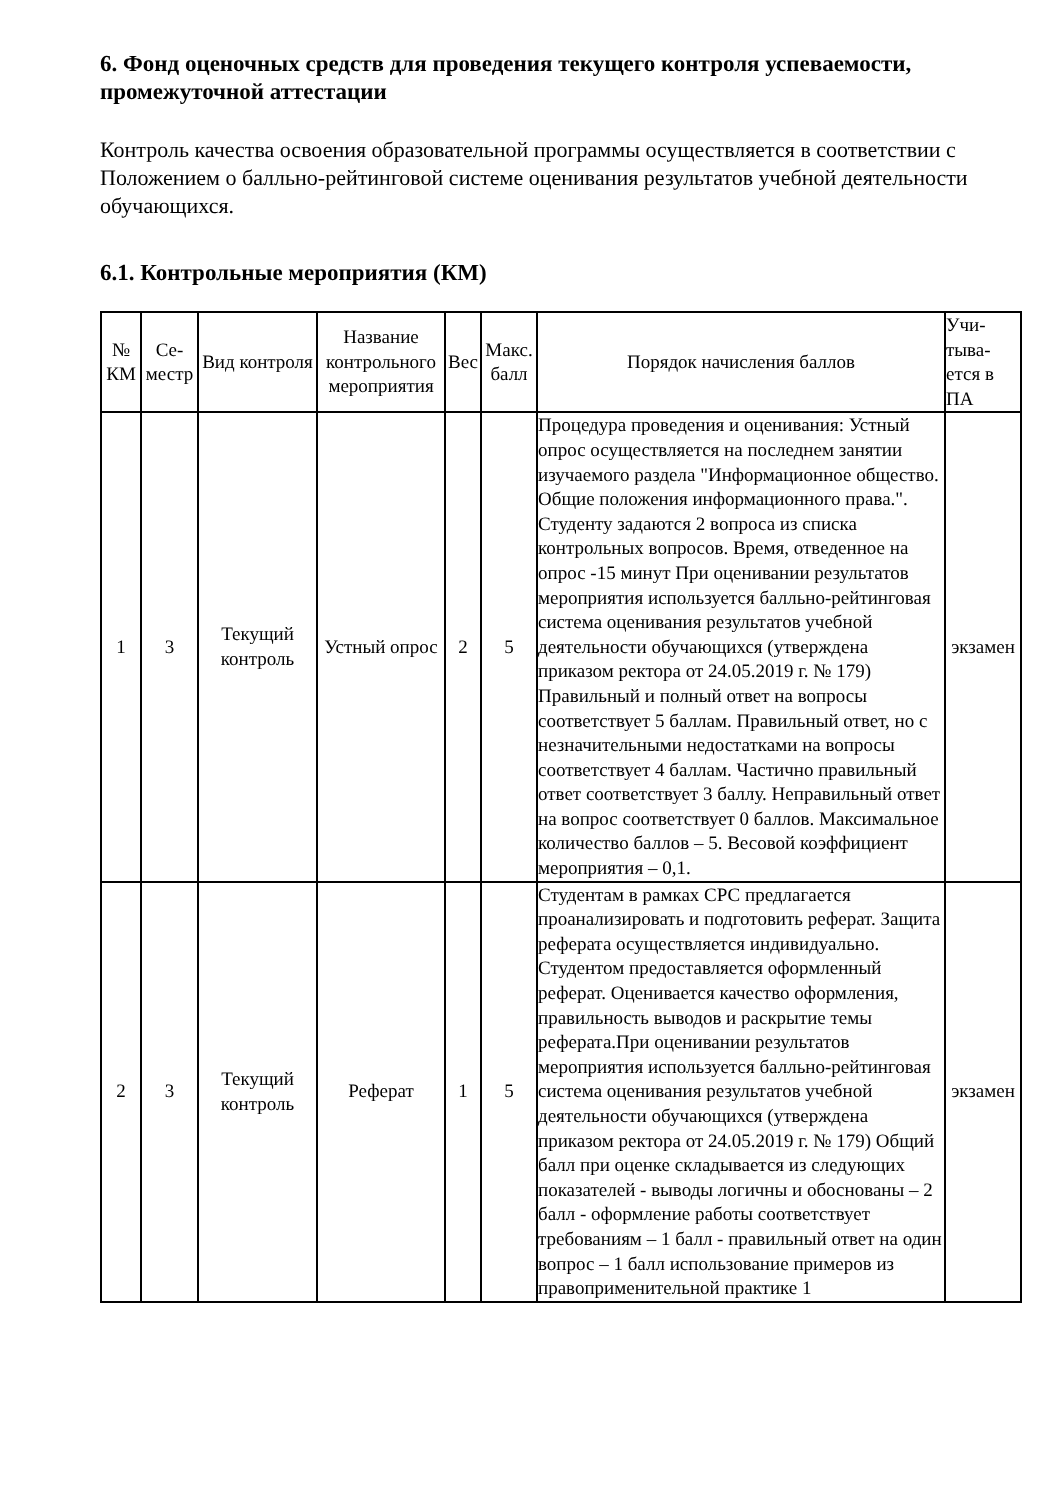6. Фонд оценочных средств для проведения текущего контроля успеваемости, промежуточной аттестации
Контроль качества освоения образовательной программы осуществляется в соответствии с Положением о балльно-рейтинговой системе оценивания результатов учебной деятельности обучающихся.
6.1. Контрольные мероприятия (КМ)
| № КМ | Се-местр | Вид контроля | Название контрольного мероприятия | Вес | Макс. балл | Порядок начисления баллов | Учи-тыва-ется в ПА |
| --- | --- | --- | --- | --- | --- | --- | --- |
| 1 | 3 | Текущий контроль | Устный опрос | 2 | 5 | Процедура проведения и оценивания: Устный опрос осуществляется на последнем занятии изучаемого раздела "Информационное общество. Общие положения информационного права.". Студенту задаются 2 вопроса из списка контрольных вопросов. Время, отведенное на опрос -15 минут При оценивании результатов мероприятия используется балльно-рейтинговая система оценивания результатов учебной деятельности обучающихся (утверждена приказом ректора от 24.05.2019 г. № 179) Правильный и полный ответ на вопросы соответствует 5 баллам. Правильный ответ, но с незначительными недостатками на вопросы соответствует 4 баллам. Частично правильный ответ соответствует 3 баллу. Неправильный ответ на вопрос соответствует 0 баллов. Максимальное количество баллов – 5. Весовой коэффициент мероприятия – 0,1. | экзамен |
| 2 | 3 | Текущий контроль | Реферат | 1 | 5 | Студентам в рамках СРС предлагается проанализировать и подготовить реферат. Защита реферата осуществляется индивидуально. Студентом предоставляется оформленный реферат. Оценивается качество оформления, правильность выводов и раскрытие темы реферата.При оценивании результатов мероприятия используется балльно-рейтинговая система оценивания результатов учебной деятельности обучающихся (утверждена приказом ректора от 24.05.2019 г. № 179) Общий балл при оценке складывается из следующих показателей - выводы логичны и обоснованы – 2 балл - оформление работы соответствует требованиям – 1 балл - правильный ответ на один вопрос – 1 балл использование примеров из правоприменительной практике 1 | экзамен |